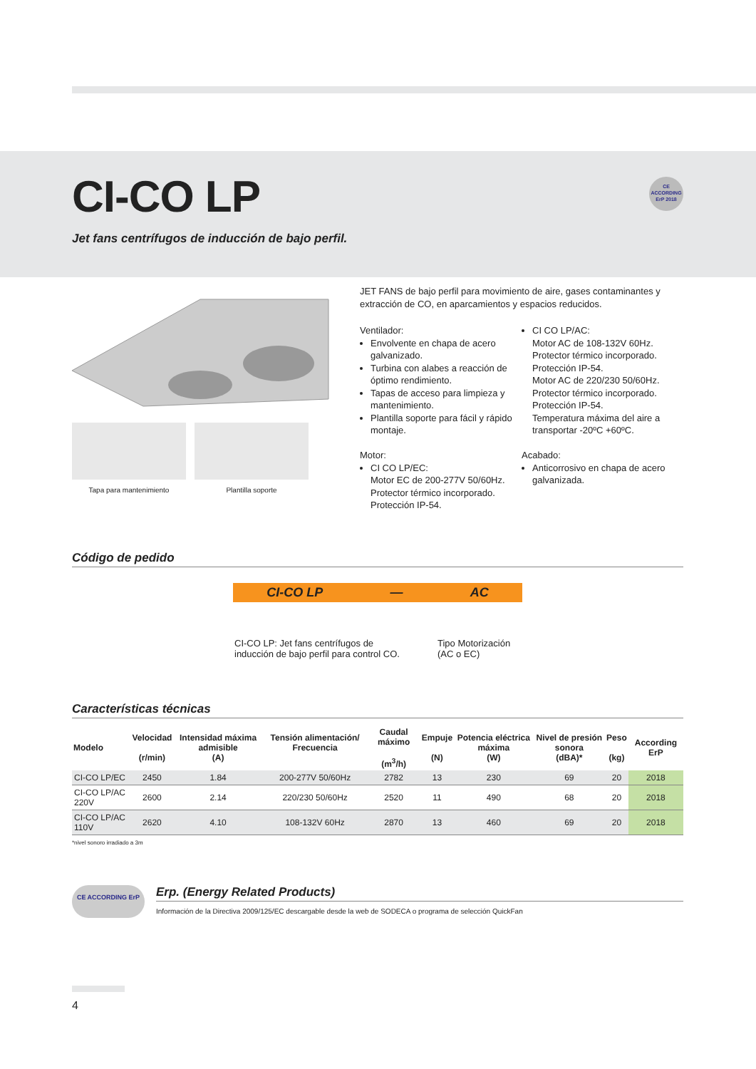CE
ACCORDING
ErP 2018
CI-CO LP
Jet fans centrífugos de inducción de bajo perfil.
Tapa para mantenimiento Plantilla soporte
JET FANS de bajo perfil para movimiento de aire, gases contaminantes y extracción de CO, en aparcamientos y espacios reducidos.
Ventilador:
Envolvente en chapa de acero galvanizado.
Turbina con alabes a reacción de óptimo rendimiento.
Tapas de acceso para limpieza y mantenimiento.
Plantilla soporte para fácil y rápido montaje.
Motor:
CI CO LP/EC:
Motor EC de 200-277V 50/60Hz.
Protector térmico incorporado.
Protección IP-54.
CI CO LP/AC:
Motor AC de 108-132V 60Hz.
Protector térmico incorporado.
Protección IP-54.
Motor AC de 220/230 50/60Hz.
Protector térmico incorporado.
Protección IP-54.
Temperatura máxima del aire a transportar -20ºC +60ºC.
Acabado:
Anticorrosivo en chapa de acero galvanizada.
Código de pedido
CI-CO LP — AC
CI-CO LP: Jet fans centrífugos de inducción de bajo perfil para control CO.
Tipo Motorización
(AC o EC)
Características técnicas
| Modelo | Velocidad (r/min) | Intensidad máxima admisible (A) | Tensión alimentación/ Frecuencia | Caudal máximo (m<sup>3</sup>/h) | Empuje (N) | Potencia eléctrica máxima (W) | Nivel de presión sonora (dBA)* | Peso (kg) | According ErP |
| --- | --- | --- | --- | --- | --- | --- | --- | --- | --- |
| CI-CO LP/EC | 2450 | 1.84 | 200-277V 50/60Hz | 2782 | 13 | 230 | 69 | 20 | 2018 |
| CI-CO LP/AC 220V | 2600 | 2.14 | 220/230 50/60Hz | 2520 | 11 | 490 | 68 | 20 | 2018 |
| CI-CO LP/AC 110V | 2620 | 4.10 | 108-132V 60Hz | 2870 | 13 | 460 | 69 | 20 | 2018 |
*nivel sonoro irradiado a 3m
CE ACCORDING ErP
Erp. (Energy Related Products)
Información de la Directiva 2009/125/EC descargable desde la web de SODECA o programa de selección QuickFan
4